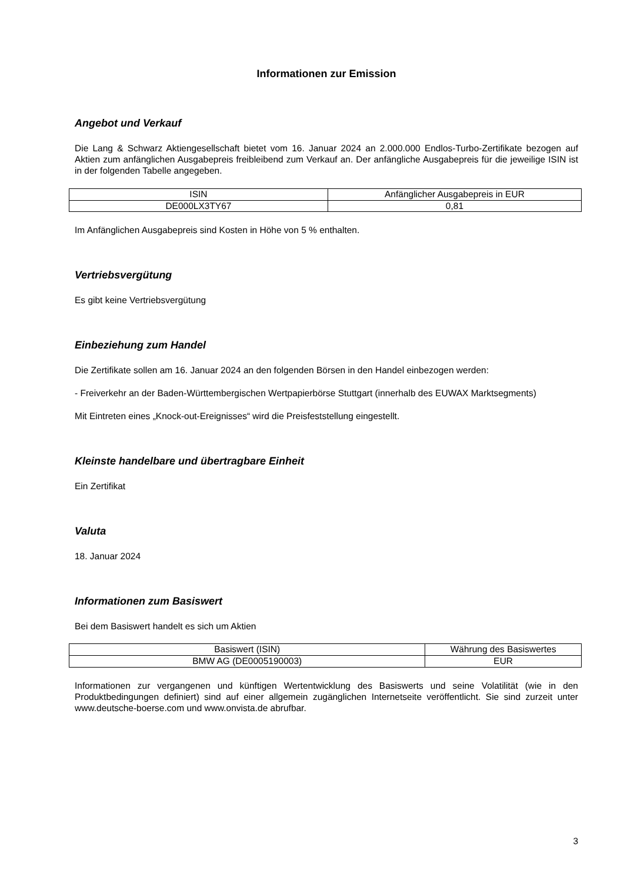Informationen zur Emission
Angebot und Verkauf
Die Lang & Schwarz Aktiengesellschaft bietet vom 16. Januar 2024 an 2.000.000 Endlos-Turbo-Zertifikate bezogen auf Aktien zum anfänglichen Ausgabepreis freibleibend zum Verkauf an. Der anfängliche Ausgabepreis für die jeweilige ISIN ist in der folgenden Tabelle angegeben.
| ISIN | Anfänglicher Ausgabepreis in EUR |
| --- | --- |
| DE000LX3TY67 | 0,81 |
Im Anfänglichen Ausgabepreis sind Kosten in Höhe von 5 % enthalten.
Vertriebsvergütung
Es gibt keine Vertriebsvergütung
Einbeziehung zum Handel
Die Zertifikate sollen am 16. Januar 2024 an den folgenden Börsen in den Handel einbezogen werden:
- Freiverkehr an der Baden-Württembergischen Wertpapierbörse Stuttgart (innerhalb des EUWAX Marktsegments)
Mit Eintreten eines „Knock-out-Ereignisses“ wird die Preisfeststellung eingestellt.
Kleinste handelbare und übertragbare Einheit
Ein Zertifikat
Valuta
18. Januar 2024
Informationen zum Basiswert
Bei dem Basiswert handelt es sich um Aktien
| Basiswert (ISIN) | Währung des Basiswertes |
| --- | --- |
| BMW AG (DE0005190003) | EUR |
Informationen zur vergangenen und künftigen Wertentwicklung des Basiswerts und seine Volatilität (wie in den Produktbedingungen definiert) sind auf einer allgemein zugänglichen Internetseite veröffentlicht. Sie sind zurzeit unter www.deutsche-boerse.com und www.onvista.de abrufbar.
3